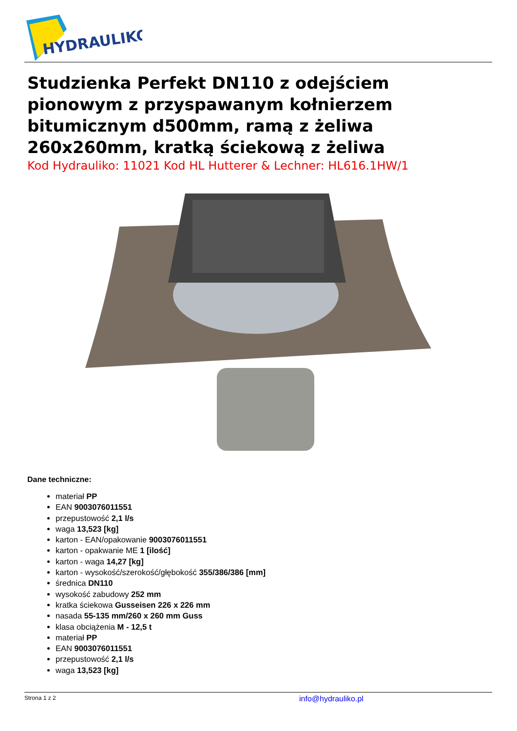HYDRAULIKO
Studzienka Perfekt DN110 z odejściem pionowym z przyspawanym kołnierzem bitumicznym d500mm, ramą z żeliwa 260x260mm, kratką ściekową z żeliwa
Kod Hydrauliko: 11021 Kod HL Hutterer & Lechner: HL616.1HW/1
Dane techniczne:
materiał PP
EAN 9003076011551
przepustowość 2,1 l/s
waga 13,523 [kg]
karton - EAN/opakowanie 9003076011551
karton - opakwanie ME 1 [ilość]
karton - waga 14,27 [kg]
karton - wysokość/szerokość/głębokość 355/386/386 [mm]
średnica DN110
wysokość zabudowy 252 mm
kratka ściekowa Gusseisen 226 x 226 mm
nasada 55-135 mm/260 x 260 mm Guss
klasa obciążenia M - 12,5 t
materiał PP
EAN 9003076011551
przepustowość 2,1 l/s
waga 13,523 [kg]
Strona 1 z 2 info@hydrauliko.pl